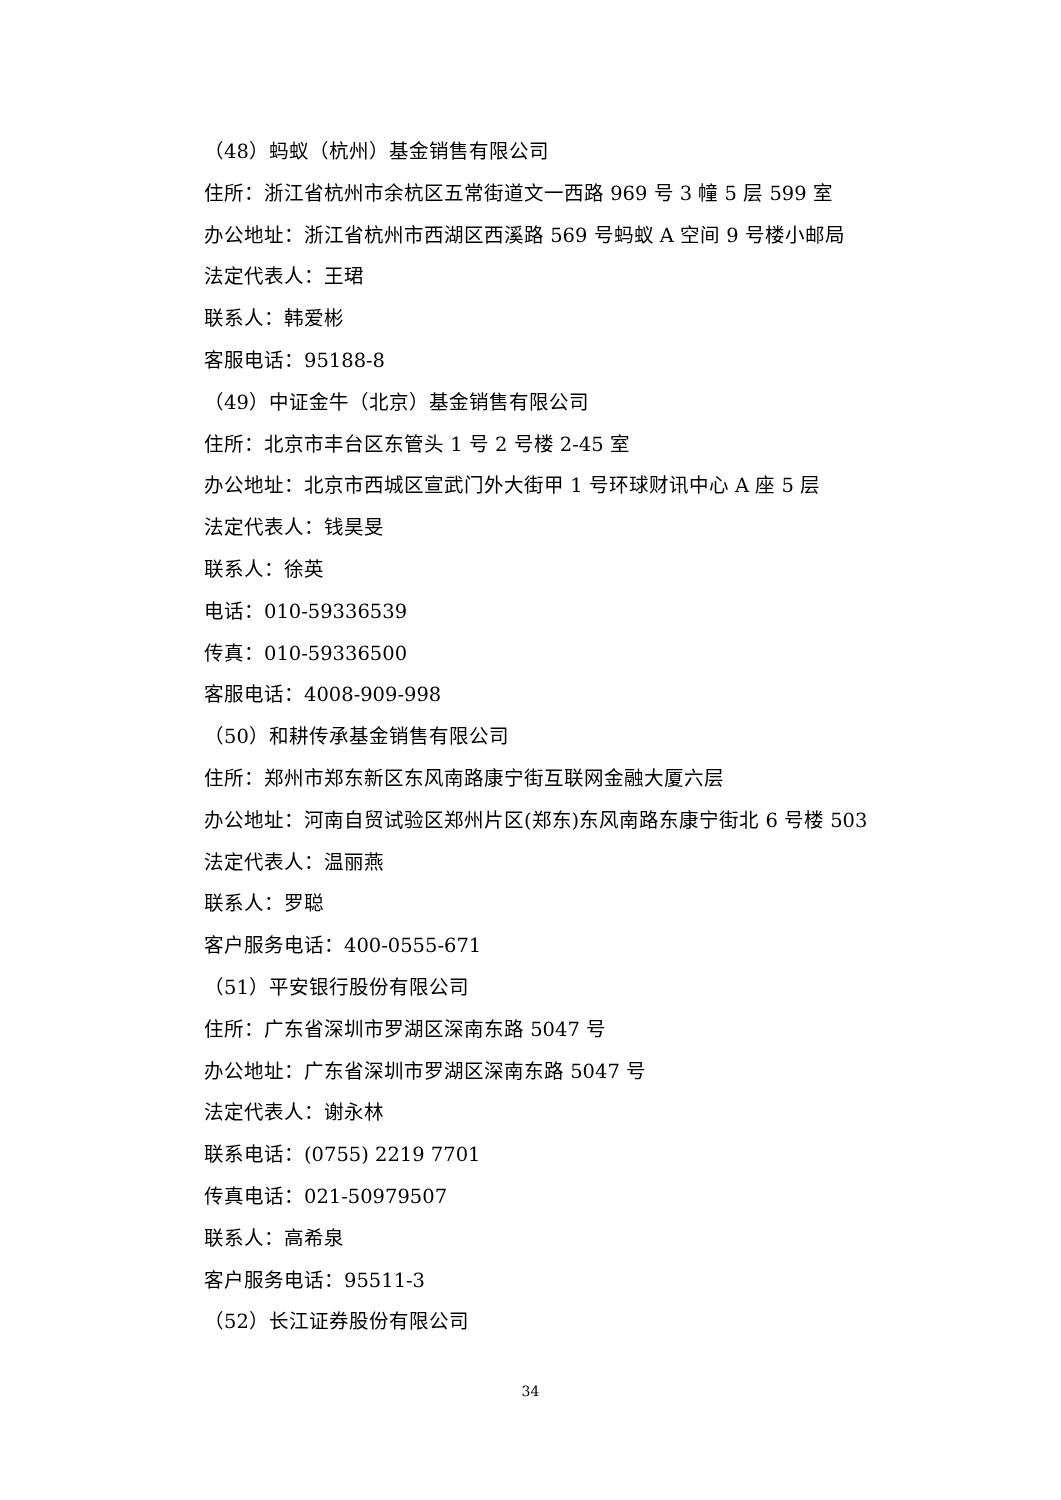（48）蚂蚁（杭州）基金销售有限公司
住所：浙江省杭州市余杭区五常街道文一西路 969 号 3 幢 5 层 599 室
办公地址：浙江省杭州市西湖区西溪路 569 号蚂蚁 A 空间 9 号楼小邮局
法定代表人：王珺
联系人：韩爱彬
客服电话：95188-8
（49）中证金牛（北京）基金销售有限公司
住所：北京市丰台区东管头 1 号 2 号楼 2-45 室
办公地址：北京市西城区宣武门外大街甲 1 号环球财讯中心 A 座 5 层
法定代表人：钱昊旻
联系人：徐英
电话：010-59336539
传真：010-59336500
客服电话：4008-909-998
（50）和耕传承基金销售有限公司
住所：郑州市郑东新区东风南路康宁街互联网金融大厦六层
办公地址：河南自贸试验区郑州片区(郑东)东风南路东康宁街北 6 号楼 503
法定代表人：温丽燕
联系人：罗聪
客户服务电话：400-0555-671
（51）平安银行股份有限公司
住所：广东省深圳市罗湖区深南东路 5047 号
办公地址：广东省深圳市罗湖区深南东路 5047 号
法定代表人：谢永林
联系电话：(0755) 2219 7701
传真电话：021-50979507
联系人：高希泉
客户服务电话：95511-3
（52）长江证券股份有限公司
34